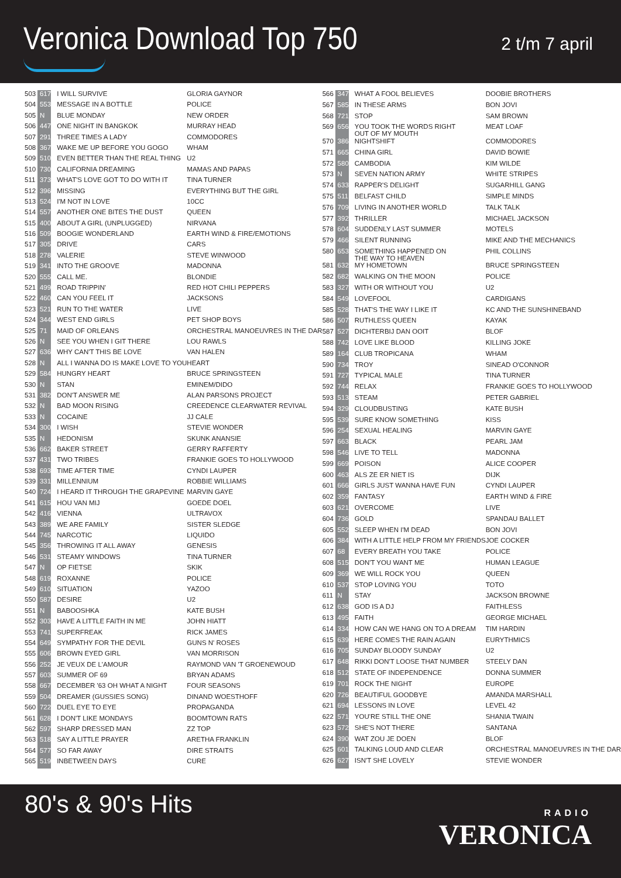Veronica Download Top 750 2 t/m 7 april
| 503 | 617 | I WILL SURVIVE | GLORIA GAYNOR |
| 504 | 553 | MESSAGE IN A BOTTLE | POLICE |
| 505 | N | BLUE MONDAY | NEW ORDER |
| 506 | 447 | ONE NIGHT IN BANGKOK | MURRAY HEAD |
| 507 | 291 | THREE TIMES A LADY | COMMODORES |
| 508 | 367 | WAKE ME UP BEFORE YOU GOGO | WHAM |
| 509 | 510 | EVEN BETTER THAN THE REAL THING | U2 |
| 510 | 730 | CALIFORNIA DREAMING | MAMAS AND PAPAS |
| 511 | 373 | WHAT'S LOVE GOT TO DO WITH IT | TINA TURNER |
| 512 | 396 | MISSING | EVERYTHING BUT THE GIRL |
| 513 | 524 | I'M NOT IN LOVE | 10CC |
| 514 | 557 | ANOTHER ONE BITES THE DUST | QUEEN |
| 515 | 400 | ABOUT A GIRL (UNPLUGGED) | NIRVANA |
| 516 | 509 | BOOGIE WONDERLAND | EARTH WIND & FIRE/EMOTIONS |
| 517 | 305 | DRIVE | CARS |
| 518 | 278 | VALERIE | STEVE WINWOOD |
| 519 | 341 | INTO THE GROOVE | MADONNA |
| 520 | 555 | CALL ME. | BLONDIE |
| 521 | 499 | ROAD TRIPPIN' | RED HOT CHILI PEPPERS |
| 522 | 460 | CAN YOU FEEL IT | JACKSONS |
| 523 | 521 | RUN TO THE WATER | LIVE |
| 524 | 344 | WEST END GIRLS | PET SHOP BOYS |
| 525 | 71 | MAID OF ORLEANS | ORCHESTRAL MANOEUVRES IN THE DAR |
| 526 | N | SEE YOU WHEN I GIT THERE | LOU RAWLS |
| 527 | 636 | WHY CAN'T THIS BE LOVE | VAN HALEN |
| 528 | N | ALL I WANNA DO IS MAKE LOVE TO YOU | HEART |
| 529 | 584 | HUNGRY HEART | BRUCE SPRINGSTEEN |
| 530 | N | STAN | EMINEM/DIDO |
| 531 | 382 | DON'T ANSWER ME | ALAN PARSONS PROJECT |
| 532 | N | BAD MOON RISING | CREEDENCE CLEARWATER REVIVAL |
| 533 | N | COCAINE | JJ CALE |
| 534 | 300 | I WISH | STEVIE WONDER |
| 535 | N | HEDONISM | SKUNK ANANSIE |
| 536 | 662 | BAKER STREET | GERRY RAFFERTY |
| 537 | 431 | TWO TRIBES | FRANKIE GOES TO HOLLYWOOD |
| 538 | 693 | TIME AFTER TIME | CYNDI LAUPER |
| 539 | 331 | MILLENNIUM | ROBBIE WILLIAMS |
| 540 | 724 | I HEARD IT THROUGH THE GRAPEVINE | MARVIN GAYE |
| 541 | 615 | HOU VAN MIJ | GOEDE DOEL |
| 542 | 416 | VIENNA | ULTRAVOX |
| 543 | 389 | WE ARE FAMILY | SISTER SLEDGE |
| 544 | 745 | NARCOTIC | LIQUIDO |
| 545 | 356 | THROWING IT ALL AWAY | GENESIS |
| 546 | 531 | STEAMY WINDOWS | TINA TURNER |
| 547 | N | OP FIETSE | SKIK |
| 548 | 619 | ROXANNE | POLICE |
| 549 | 610 | SITUATION | YAZOO |
| 550 | 587 | DESIRE | U2 |
| 551 | N | BABOOSHKA | KATE BUSH |
| 552 | 303 | HAVE A LITTLE FAITH IN ME | JOHN HIATT |
| 553 | 741 | SUPERFREAK | RICK JAMES |
| 554 | 649 | SYMPATHY FOR THE DEVIL | GUNS N' ROSES |
| 555 | 606 | BROWN EYED GIRL | VAN MORRISON |
| 556 | 252 | JE VEUX DE L'AMOUR | RAYMOND VAN 'T GROENEWOUD |
| 557 | 603 | SUMMER OF 69 | BRYAN ADAMS |
| 558 | 667 | DECEMBER '63 OH WHAT A NIGHT | FOUR SEASONS |
| 559 | 504 | DREAMER (GUSSIES SONG) | DINAND WOESTHOFF |
| 560 | 722 | DUEL EYE TO EYE | PROPAGANDA |
| 561 | 628 | I DON'T LIKE MONDAYS | BOOMTOWN RATS |
| 562 | 597 | SHARP DRESSED MAN | ZZ TOP |
| 563 | 518 | SAY A LITTLE PRAYER | ARETHA FRANKLIN |
| 564 | 577 | SO FAR AWAY | DIRE STRAITS |
| 565 | 519 | INBETWEEN DAYS | CURE |
| 566 | 347 | WHAT A FOOL BELIEVES | DOOBIE BROTHERS |
| 567 | 585 | IN THESE ARMS | BON JOVI |
| 568 | 721 | STOP | SAM BROWN |
| 569 | 656 | YOU TOOK THE WORDS RIGHT OUT OF MY MOUTH | MEAT LOAF |
| 570 | 386 | NIGHTSHIFT | COMMODORES |
| 571 | 665 | CHINA GIRL | DAVID BOWIE |
| 572 | 580 | CAMBODIA | KIM WILDE |
| 573 | N | SEVEN NATION ARMY | WHITE STRIPES |
| 574 | 633 | RAPPER'S DELIGHT | SUGARHILL GANG |
| 575 | 511 | BELFAST CHILD | SIMPLE MINDS |
| 576 | 709 | LIVING IN ANOTHER WORLD | TALK TALK |
| 577 | 392 | THRILLER | MICHAEL JACKSON |
| 578 | 604 | SUDDENLY LAST SUMMER | MOTELS |
| 579 | 466 | SILENT RUNNING | MIKE AND THE MECHANICS |
| 580 | 653 | SOMETHING HAPPENED ON THE WAY TO HEAVEN | PHIL COLLINS |
| 581 | 632 | MY HOMETOWN | BRUCE SPRINGSTEEN |
| 582 | 682 | WALKING ON THE MOON | POLICE |
| 583 | 327 | WITH OR WITHOUT YOU | U2 |
| 584 | 549 | LOVEFOOL | CARDIGANS |
| 585 | 528 | THAT'S THE WAY I LIKE IT | KC AND THE SUNSHINEBAND |
| 586 | 507 | RUTHLESS QUEEN | KAYAK |
| 587 | 527 | DICHTERBIJ DAN OOIT | BLOF |
| 588 | 742 | LOVE LIKE BLOOD | KILLING JOKE |
| 589 | 164 | CLUB TROPICANA | WHAM |
| 590 | 734 | TROY | SINEAD O'CONNOR |
| 591 | 727 | TYPICAL MALE | TINA TURNER |
| 592 | 744 | RELAX | FRANKIE GOES TO HOLLYWOOD |
| 593 | 513 | STEAM | PETER GABRIEL |
| 594 | 329 | CLOUDBUSTING | KATE BUSH |
| 595 | 539 | SURE KNOW SOMETHING | KISS |
| 596 | 254 | SEXUAL HEALING | MARVIN GAYE |
| 597 | 663 | BLACK | PEARL JAM |
| 598 | 546 | LIVE TO TELL | MADONNA |
| 599 | 669 | POISON | ALICE COOPER |
| 600 | 463 | ALS ZE ER NIET IS | DIJK |
| 601 | 666 | GIRLS JUST WANNA HAVE FUN | CYNDI LAUPER |
| 602 | 359 | FANTASY | EARTH WIND & FIRE |
| 603 | 621 | OVERCOME | LIVE |
| 604 | 736 | GOLD | SPANDAU BALLET |
| 605 | 552 | SLEEP WHEN I'M DEAD | BON JOVI |
| 606 | 384 | WITH A LITTLE HELP FROM MY FRIENDS | JOE COCKER |
| 607 | 68 | EVERY BREATH YOU TAKE | POLICE |
| 608 | 515 | DON'T YOU WANT ME | HUMAN LEAGUE |
| 609 | 369 | WE WILL ROCK YOU | QUEEN |
| 610 | 537 | STOP LOVING YOU | TOTO |
| 611 | N | STAY | JACKSON BROWNE |
| 612 | 638 | GOD IS A DJ | FAITHLESS |
| 613 | 495 | FAITH | GEORGE MICHAEL |
| 614 | 334 | HOW CAN WE HANG ON TO A DREAM | TIM HARDIN |
| 615 | 639 | HERE COMES THE RAIN AGAIN | EURYTHMICS |
| 616 | 705 | SUNDAY BLOODY SUNDAY | U2 |
| 617 | 648 | RIKKI DON'T LOOSE THAT NUMBER | STEELY DAN |
| 618 | 512 | STATE OF INDEPENDENCE | DONNA SUMMER |
| 619 | 701 | ROCK THE NIGHT | EUROPE |
| 620 | 726 | BEAUTIFUL GOODBYE | AMANDA MARSHALL |
| 621 | 694 | LESSONS IN LOVE | LEVEL 42 |
| 622 | 571 | YOU'RE STILL THE ONE | SHANIA TWAIN |
| 623 | 572 | SHE'S NOT THERE | SANTANA |
| 624 | 390 | WAT ZOU JE DOEN | BLOF |
| 625 | 601 | TALKING LOUD AND CLEAR | ORCHESTRAL MANOEUVRES IN THE DAR |
| 626 | 627 | ISN'T SHE LOVELY | STEVIE WONDER |
80's & 90's Hits
RADIO
VERONICA